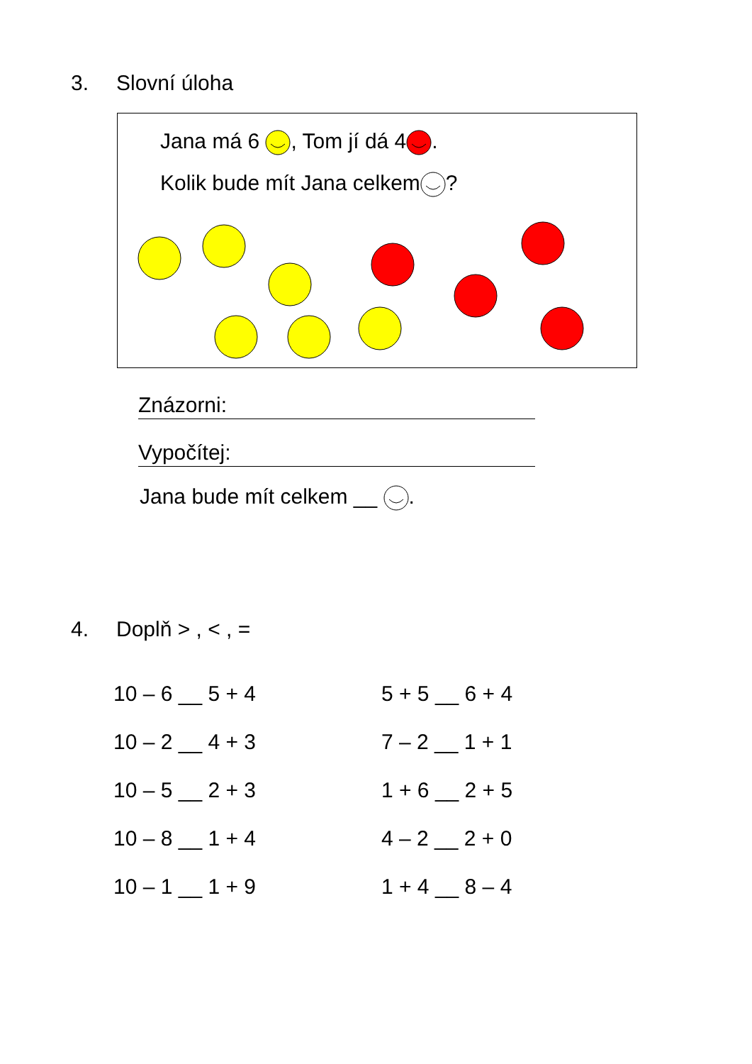3. Slovní úloha
Jana má 6 , Tom jí dá 4.
Kolik bude mít Jana celkem?
Znázorni:
Vypočítej:
Jana bude mít celkem __ .
4. Doplň > , < , =
| 10 – 6 __ 5 + 4 | 5 + 5 __ 6 + 4 |
| 10 – 2 __ 4 + 3 | 7 – 2 __ 1 + 1 |
| 10 – 5 __ 2 + 3 | 1 + 6 __ 2 + 5 |
| 10 – 8 __ 1 + 4 | 4 – 2 __ 2 + 0 |
| 10 – 1 __ 1 + 9 | 1 + 4 __ 8 – 4 |